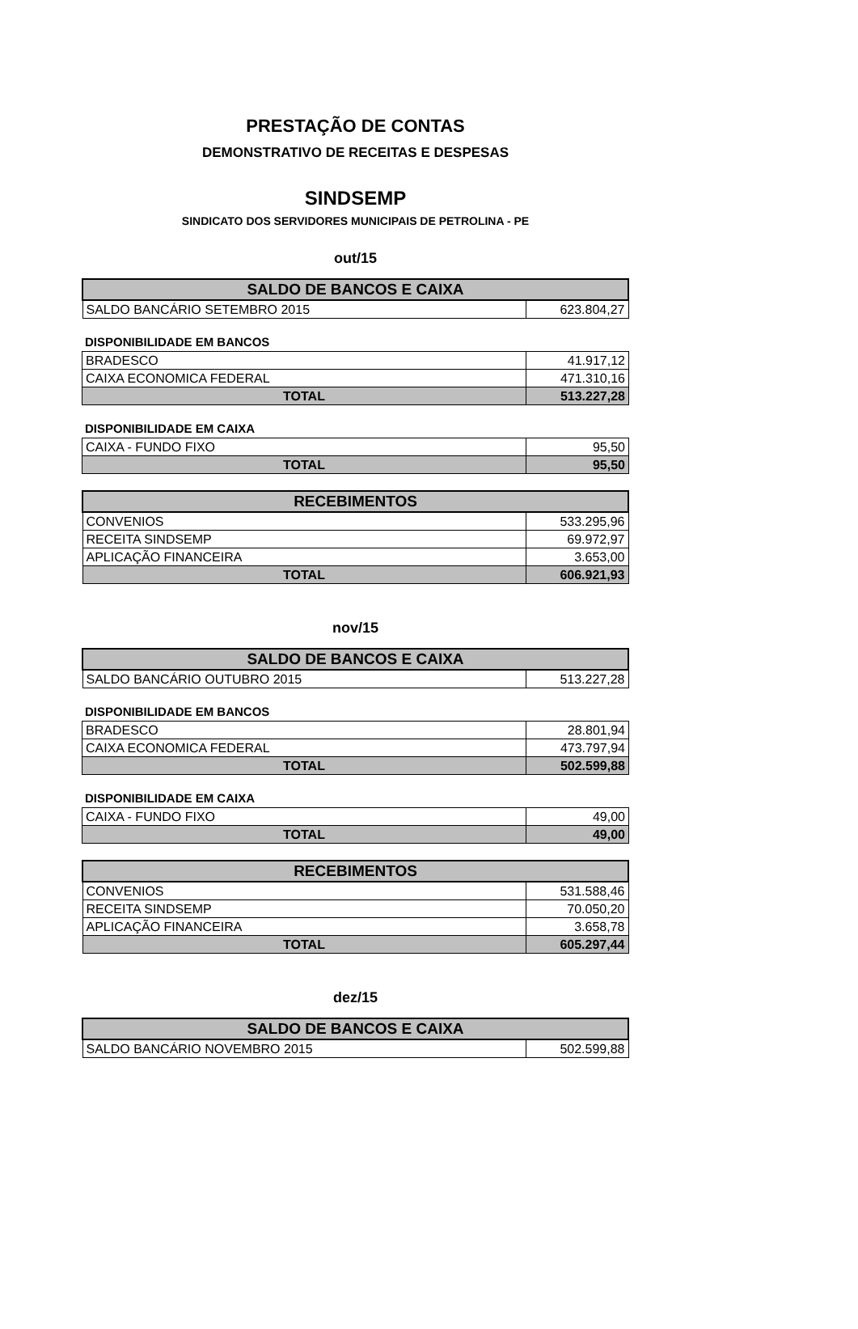PRESTAÇÃO DE CONTAS
DEMONSTRATIVO DE RECEITAS E DESPESAS
SINDSEMP
SINDICATO DOS SERVIDORES MUNICIPAIS DE PETROLINA - PE
out/15
| SALDO DE BANCOS E CAIXA | |
| --- | --- |
| SALDO BANCÁRIO SETEMBRO 2015 | 623.804,27 |
DISPONIBILIDADE EM BANCOS
| BRADESCO | 41.917,12 |
| CAIXA ECONOMICA FEDERAL | 471.310,16 |
| TOTAL | 513.227,28 |
DISPONIBILIDADE EM CAIXA
| CAIXA - FUNDO FIXO | 95,50 |
| TOTAL | 95,50 |
| RECEBIMENTOS | |
| --- | --- |
| CONVENIOS | 533.295,96 |
| RECEITA SINDSEMP | 69.972,97 |
| APLICAÇÃO FINANCEIRA | 3.653,00 |
| TOTAL | 606.921,93 |
nov/15
| SALDO DE BANCOS E CAIXA | |
| --- | --- |
| SALDO BANCÁRIO OUTUBRO 2015 | 513.227,28 |
DISPONIBILIDADE EM BANCOS
| BRADESCO | 28.801,94 |
| CAIXA ECONOMICA FEDERAL | 473.797,94 |
| TOTAL | 502.599,88 |
DISPONIBILIDADE EM CAIXA
| CAIXA - FUNDO FIXO | 49,00 |
| TOTAL | 49,00 |
| RECEBIMENTOS | |
| --- | --- |
| CONVENIOS | 531.588,46 |
| RECEITA SINDSEMP | 70.050,20 |
| APLICAÇÃO FINANCEIRA | 3.658,78 |
| TOTAL | 605.297,44 |
dez/15
| SALDO DE BANCOS E CAIXA | |
| --- | --- |
| SALDO BANCÁRIO NOVEMBRO 2015 | 502.599,88 |